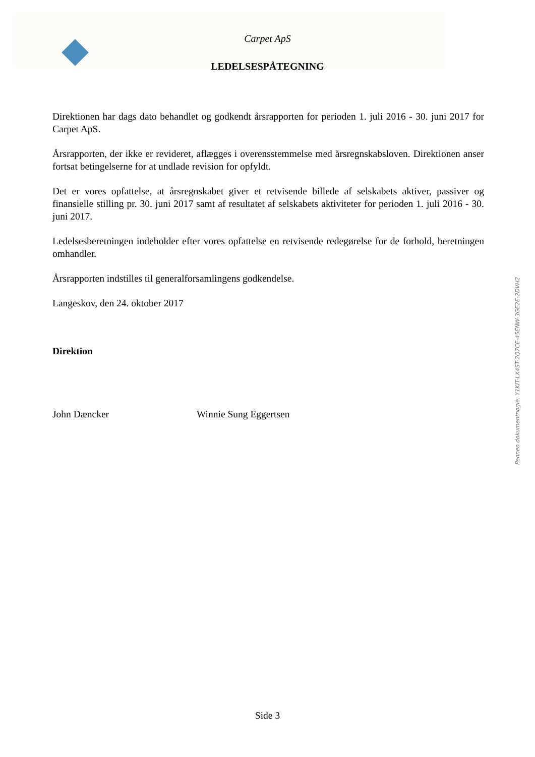Carpet ApS
LEDELSESPÅTEGNING
Direktionen har dags dato behandlet og godkendt årsrapporten for perioden 1. juli 2016 - 30. juni 2017 for Carpet ApS.
Årsrapporten, der ikke er revideret, aflægges i overensstemmelse med årsregnskabsloven. Direktionen anser fortsat betingelserne for at undlade revision for opfyldt.
Det er vores opfattelse, at årsregnskabet giver et retvisende billede af selskabets aktiver, passiver og finansielle stilling pr. 30. juni 2017 samt af resultatet af selskabets aktiviteter for perioden 1. juli 2016 - 30. juni 2017.
Ledelsesberetningen indeholder efter vores opfattelse en retvisende redegørelse for de forhold, beretningen omhandler.
Årsrapporten indstilles til generalforsamlingens godkendelse.
Langeskov, den 24. oktober 2017
Direktion
John Dæncker Winnie Sung Eggertsen
Penneo dokumentnøgle: Y1KIT-LX4ST-2Q7CE-45ENW-3GE2E-2DVH2
Side 3